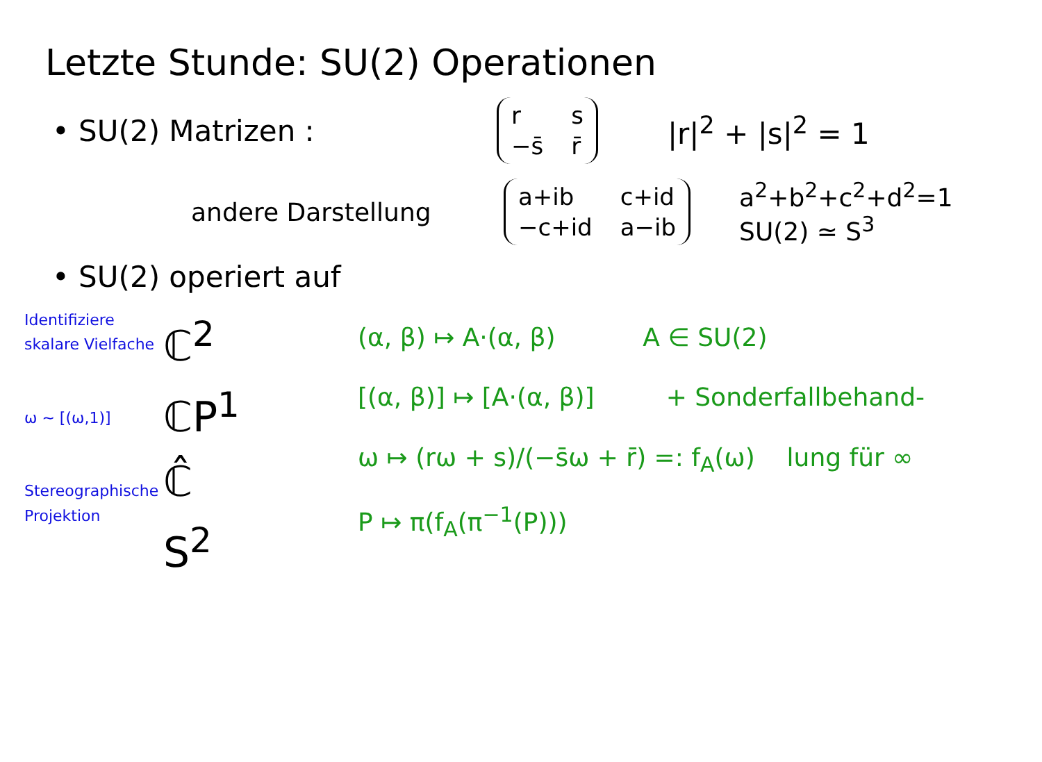Letzte Stunde: SU(2) Operationen
• SU(2) Matrizen : r s −s̄ r̄ |r|<sup>2</sup> + |s|<sup>2</sup> = 1
andere Darstellung a+ib c+id −c+id a−ib a<sup>2</sup>+b<sup>2</sup>+c<sup>2</sup>+d<sup>2</sup>=1
SU(2) ≃ S<sup>3</sup>
• SU(2) operiert auf
Identifiziere skalare Vielfache
ω ~ [(ω,1)]
Stereographische Projektion
ℂ<sup>2</sup>
ℂP<sup>1</sup>
ℂ̂
S<sup>2</sup>
(α, β) ↦ A·(α, β) A ∈ SU(2)
[(α, β)] ↦ [A·(α, β)] + Sonderfallbehand-
ω ↦ (rω + s)/(−s̄ω + r̄) =: f<sub>A</sub>(ω) lung für ∞
P ↦ π(f<sub>A</sub>(π<sup>−1</sup>(P)))